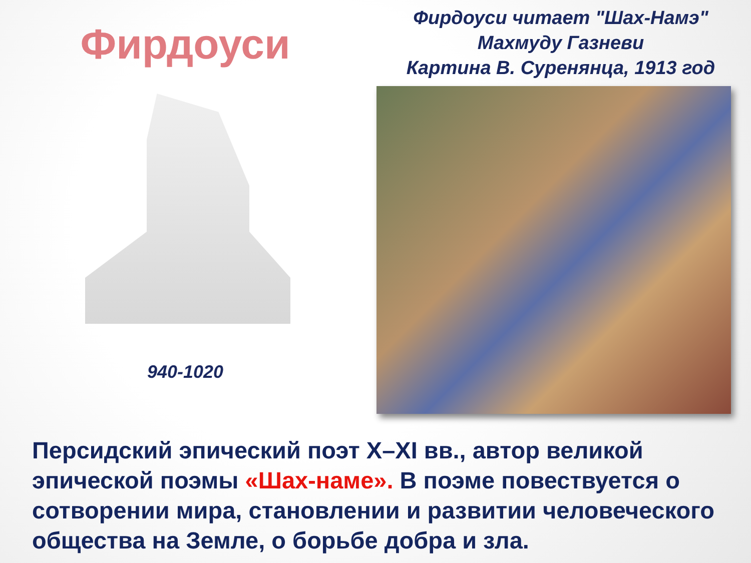Фирдоуси
940-1020
Фирдоуси читает "Шах-Намэ"
Махмуду Газневи
Картина В. Суренянца, 1913 год
Персидский эпический поэт X–XI вв., автор великой эпической поэмы «Шах-наме». В поэме повествуется о сотворении мира, становлении и развитии человеческого общества на Земле, о борьбе добра и зла.